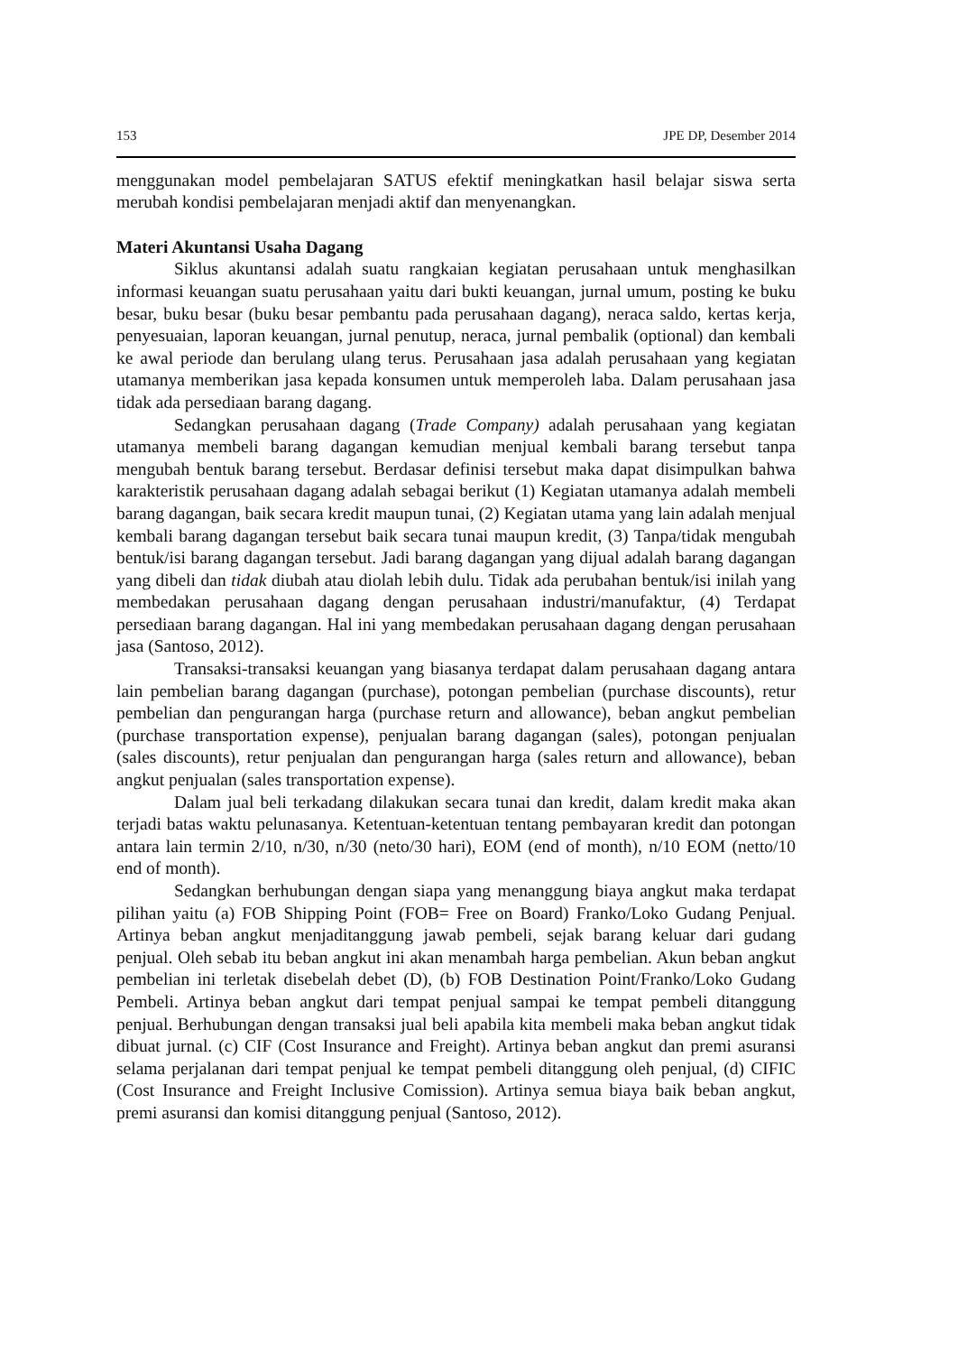153 JPE DP, Desember 2014
menggunakan model pembelajaran SATUS efektif meningkatkan hasil belajar siswa serta merubah kondisi pembelajaran menjadi aktif dan menyenangkan.
Materi Akuntansi Usaha Dagang
Siklus akuntansi adalah suatu rangkaian kegiatan perusahaan untuk menghasilkan informasi keuangan suatu perusahaan yaitu dari bukti keuangan, jurnal umum, posting ke buku besar, buku besar (buku besar pembantu pada perusahaan dagang), neraca saldo, kertas kerja, penyesuaian, laporan keuangan, jurnal penutup, neraca, jurnal pembalik (optional) dan kembali ke awal periode dan berulang ulang terus. Perusahaan jasa adalah perusahaan yang kegiatan utamanya memberikan jasa kepada konsumen untuk memperoleh laba. Dalam perusahaan jasa tidak ada persediaan barang dagang.
Sedangkan perusahaan dagang (Trade Company) adalah perusahaan yang kegiatan utamanya membeli barang dagangan kemudian menjual kembali barang tersebut tanpa mengubah bentuk barang tersebut. Berdasar definisi tersebut maka dapat disimpulkan bahwa karakteristik perusahaan dagang adalah sebagai berikut (1) Kegiatan utamanya adalah membeli barang dagangan, baik secara kredit maupun tunai, (2) Kegiatan utama yang lain adalah menjual kembali barang dagangan tersebut baik secara tunai maupun kredit, (3) Tanpa/tidak mengubah bentuk/isi barang dagangan tersebut. Jadi barang dagangan yang dijual adalah barang dagangan yang dibeli dan tidak diubah atau diolah lebih dulu. Tidak ada perubahan bentuk/isi inilah yang membedakan perusahaan dagang dengan perusahaan industri/manufaktur, (4) Terdapat persediaan barang dagangan. Hal ini yang membedakan perusahaan dagang dengan perusahaan jasa (Santoso, 2012).
Transaksi-transaksi keuangan yang biasanya terdapat dalam perusahaan dagang antara lain pembelian barang dagangan (purchase), potongan pembelian (purchase discounts), retur pembelian dan pengurangan harga (purchase return and allowance), beban angkut pembelian (purchase transportation expense), penjualan barang dagangan (sales), potongan penjualan (sales discounts), retur penjualan dan pengurangan harga (sales return and allowance), beban angkut penjualan (sales transportation expense).
Dalam jual beli terkadang dilakukan secara tunai dan kredit, dalam kredit maka akan terjadi batas waktu pelunasanya. Ketentuan-ketentuan tentang pembayaran kredit dan potongan antara lain termin 2/10, n/30, n/30 (neto/30 hari), EOM (end of month), n/10 EOM (netto/10 end of month).
Sedangkan berhubungan dengan siapa yang menanggung biaya angkut maka terdapat pilihan yaitu (a) FOB Shipping Point (FOB= Free on Board) Franko/Loko Gudang Penjual. Artinya beban angkut menjaditanggung jawab pembeli, sejak barang keluar dari gudang penjual. Oleh sebab itu beban angkut ini akan menambah harga pembelian. Akun beban angkut pembelian ini terletak disebelah debet (D), (b) FOB Destination Point/Franko/Loko Gudang Pembeli. Artinya beban angkut dari tempat penjual sampai ke tempat pembeli ditanggung penjual. Berhubungan dengan transaksi jual beli apabila kita membeli maka beban angkut tidak dibuat jurnal. (c) CIF (Cost Insurance and Freight). Artinya beban angkut dan premi asuransi selama perjalanan dari tempat penjual ke tempat pembeli ditanggung oleh penjual, (d) CIFIC (Cost Insurance and Freight Inclusive Comission). Artinya semua biaya baik beban angkut, premi asuransi dan komisi ditanggung penjual (Santoso, 2012).